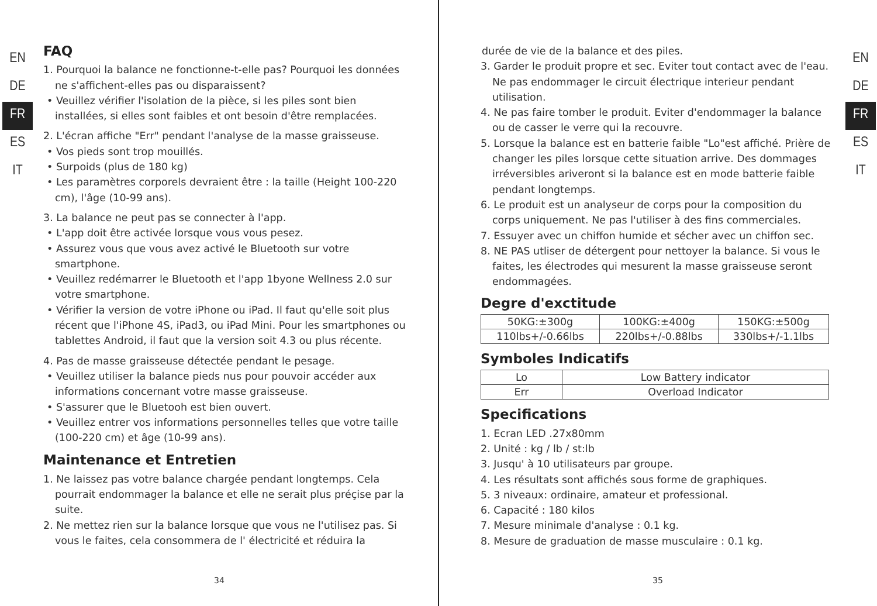EN
DE
FR
ES
IT
FAQ
1. Pourquoi la balance ne fonctionne-t-elle pas? Pourquoi les données ne s'affichent-elles pas ou disparaissent?
• Veuillez vérifier l'isolation de la pièce, si les piles sont bien installées, si elles sont faibles et ont besoin d'être remplacées.
2. L'écran affiche "Err" pendant l'analyse de la masse graisseuse.
• Vos pieds sont trop mouillés.
• Surpoids (plus de 180 kg)
• Les paramètres corporels devraient être : la taille (Height 100-220 cm), l'âge (10-99 ans).
3. La balance ne peut pas se connecter à l'app.
• L'app doit être activée lorsque vous vous pesez.
• Assurez vous que vous avez activé le Bluetooth sur votre smartphone.
• Veuillez redémarrer le Bluetooth et l'app 1byone Wellness 2.0 sur votre smartphone.
• Vérifier la version de votre iPhone ou iPad. Il faut qu'elle soit plus récent que l'iPhone 4S, iPad3, ou iPad Mini. Pour les smartphones ou tablettes Android, il faut que la version soit 4.3 ou plus récente.
4. Pas de masse graisseuse détectée pendant le pesage.
• Veuillez utiliser la balance pieds nus pour pouvoir accéder aux informations concernant votre masse graisseuse.
• S'assurer que le Bluetooh est bien ouvert.
• Veuillez entrer vos informations personnelles telles que votre taille (100-220 cm) et âge (10-99 ans).
Maintenance et Entretien
1. Ne laissez pas votre balance chargée pendant longtemps. Cela pourrait endommager la balance et elle ne serait plus préçise par la suite.
2. Ne mettez rien sur la balance lorsque que vous ne l'utilisez pas. Si vous le faites, cela consommera de l' électricité et réduira la
34
durée de vie de la balance et des piles.
3. Garder le produit propre et sec. Eviter tout contact avec de l'eau. Ne pas endommager le circuit électrique interieur pendant utilisation.
4. Ne pas faire tomber le produit. Eviter d'endommager la balance ou de casser le verre qui la recouvre.
5. Lorsque la balance est en batterie faible "Lo"est affiché. Prière de changer les piles lorsque cette situation arrive. Des dommages irréversibles ariveront si la balance est en mode batterie faible pendant longtemps.
6. Le produit est un analyseur de corps pour la composition du corps uniquement. Ne pas l'utiliser à des fins commerciales.
7. Essuyer avec un chiffon humide et sécher avec un chiffon sec.
8. NE PAS utliser de détergent pour nettoyer la balance. Si vous le faites, les électrodes qui mesurent la masse graisseuse seront endommagées.
Degre d'exctitude
| 50KG:±300g | 100KG:±400g | 150KG:±500g |
| 110lbs+/-0.66lbs | 220lbs+/-0.88lbs | 330lbs+/-1.1lbs |
Symboles Indicatifs
| Lo | Low Battery indicator |
| Err | Overload Indicator |
Specifications
1. Ecran LED .27x80mm
2. Unité : kg / lb / st:lb
3. Jusqu' à 10 utilisateurs par groupe.
4. Les résultats sont affichés sous forme de graphiques.
5. 3 niveaux: ordinaire, amateur et professional.
6. Capacité : 180 kilos
7. Mesure minimale d'analyse : 0.1 kg.
8. Mesure de graduation de masse musculaire : 0.1 kg.
EN
DE
FR
ES
IT
35